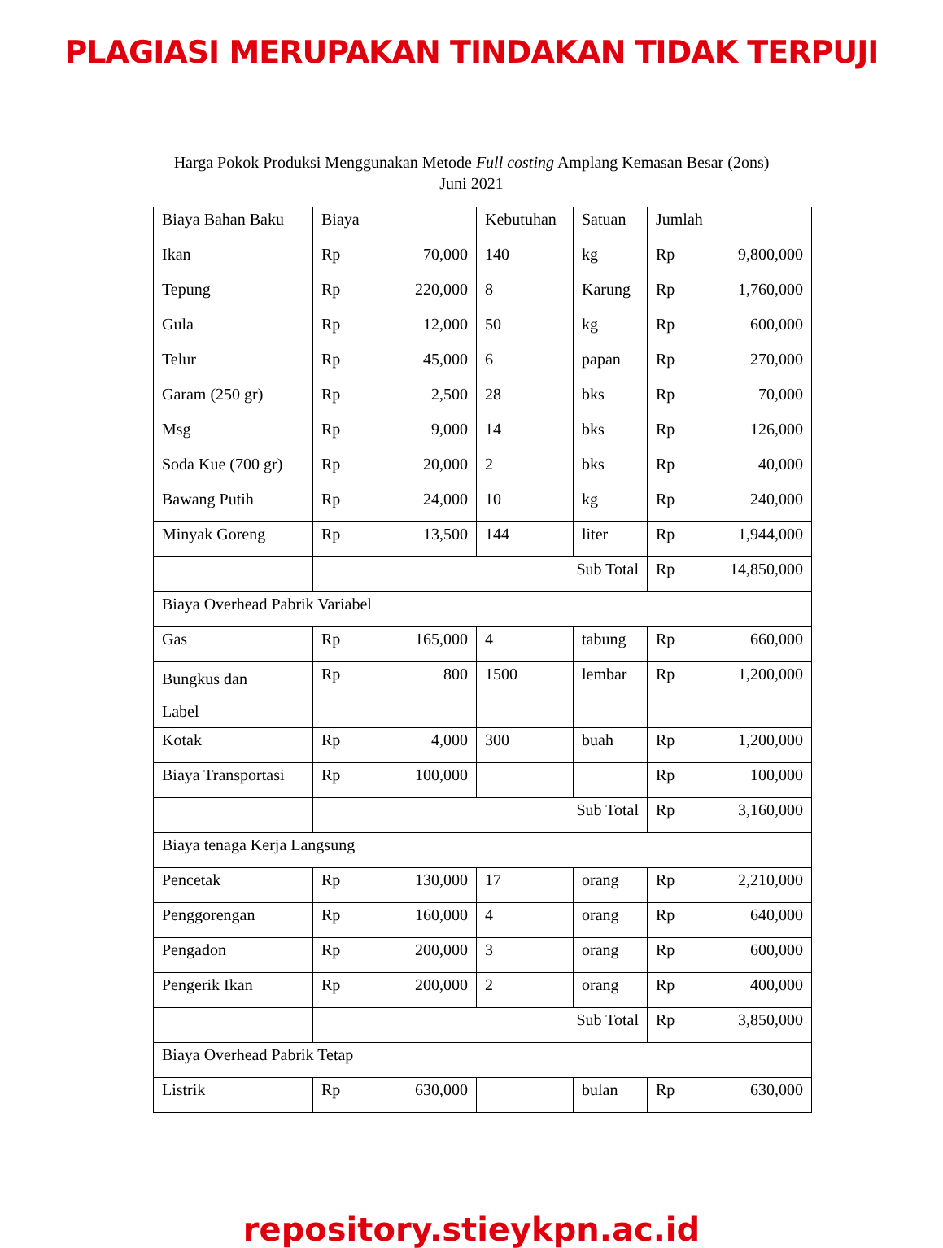PLAGIASI MERUPAKAN TINDAKAN TIDAK TERPUJI
Harga Pokok Produksi Menggunakan Metode Full costing Amplang Kemasan Besar (2ons)
Juni 2021
| Biaya Bahan Baku | Biaya | Kebutuhan | Satuan | Jumlah |
| Ikan | Rp 70,000 | 140 | kg | Rp 9,800,000 |
| Tepung | Rp 220,000 | 8 | Karung | Rp 1,760,000 |
| Gula | Rp 12,000 | 50 | kg | Rp 600,000 |
| Telur | Rp 45,000 | 6 | papan | Rp 270,000 |
| Garam (250 gr) | Rp 2,500 | 28 | bks | Rp 70,000 |
| Msg | Rp 9,000 | 14 | bks | Rp 126,000 |
| Soda Kue (700 gr) | Rp 20,000 | 2 | bks | Rp 40,000 |
| Bawang Putih | Rp 24,000 | 10 | kg | Rp 240,000 |
| Minyak Goreng | Rp 13,500 | 144 | liter | Rp 1,944,000 |
| | Sub Total | | | Rp 14,850,000 |
| Biaya Overhead Pabrik Variabel | | | | |
| Gas | Rp 165,000 | 4 | tabung | Rp 660,000 |
| Bungkus dan Label | Rp 800 | 1500 | lembar | Rp 1,200,000 |
| Kotak | Rp 4,000 | 300 | buah | Rp 1,200,000 |
| Biaya Transportasi | Rp 100,000 | | | Rp 100,000 |
| | Sub Total | | | Rp 3,160,000 |
| Biaya tenaga Kerja Langsung | | | | |
| Pencetak | Rp 130,000 | 17 | orang | Rp 2,210,000 |
| Penggorengan | Rp 160,000 | 4 | orang | Rp 640,000 |
| Pengadon | Rp 200,000 | 3 | orang | Rp 600,000 |
| Pengerik Ikan | Rp 200,000 | 2 | orang | Rp 400,000 |
| | Sub Total | | | Rp 3,850,000 |
| Biaya Overhead Pabrik Tetap | | | | |
| Listrik | Rp 630,000 | | bulan | Rp 630,000 |
repository.stieykpn.ac.id